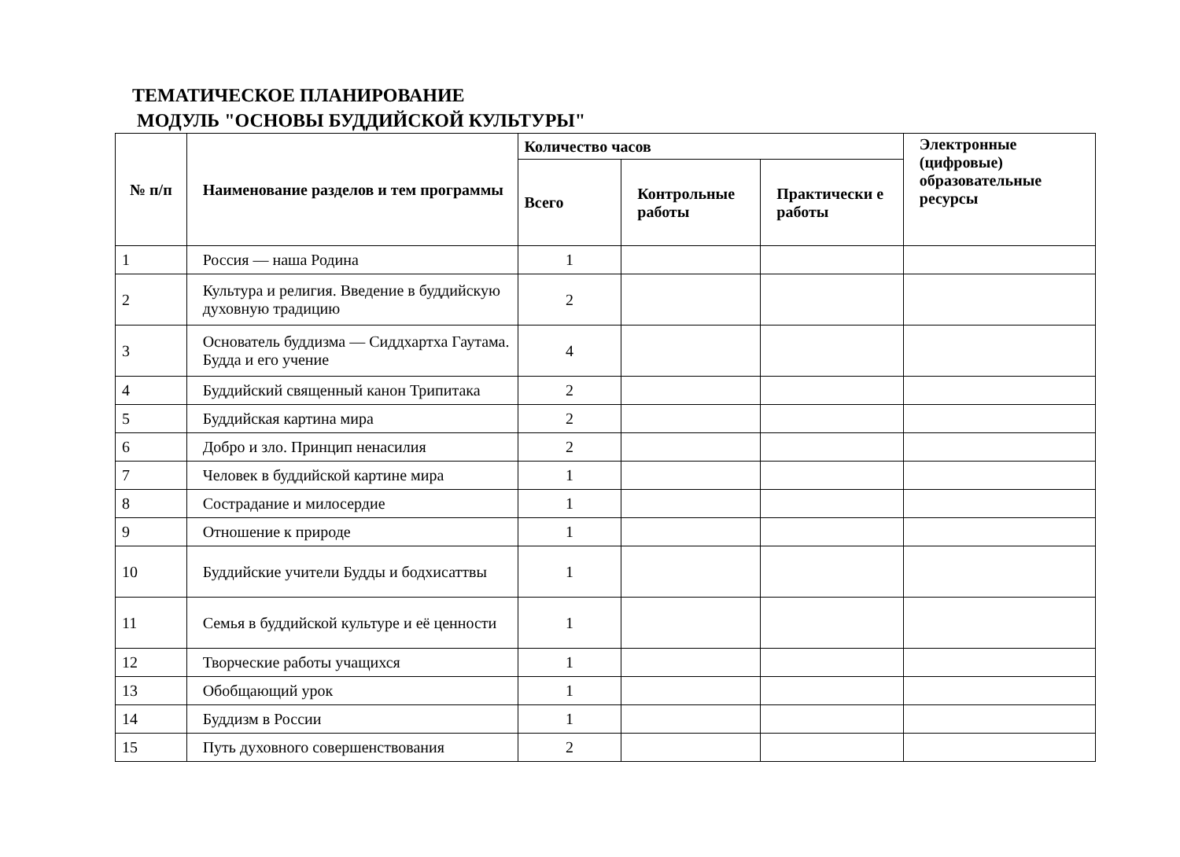ТЕМАТИЧЕСКОЕ ПЛАНИРОВАНИЕ
МОДУЛЬ "ОСНОВЫ БУДДИЙСКОЙ КУЛЬТУРЫ"
| № п/п | Наименование разделов и тем программы | Количество часов | | | Электронные (цифровые) образовательные ресурсы |
| --- | --- | --- | --- | --- | --- |
| | | Всего | Контрольные работы | Практически е работы | |
| 1 | Россия — наша Родина | 1 | | | |
| 2 | Культура и религия. Введение в буддийскую духовную традицию | 2 | | | |
| 3 | Основатель буддизма — Сиддхартха Гаутама. Будда и его учение | 4 | | | |
| 4 | Буддийский священный канон Трипитака | 2 | | | |
| 5 | Буддийская картина мира | 2 | | | |
| 6 | Добро и зло. Принцип ненасилия | 2 | | | |
| 7 | Человек в буддийской картине мира | 1 | | | |
| 8 | Сострадание и милосердие | 1 | | | |
| 9 | Отношение к природе | 1 | | | |
| 10 | Буддийские учители Будды и бодхисаттвы | 1 | | | |
| 11 | Семья в буддийской культуре и её ценности | 1 | | | |
| 12 | Творческие работы учащихся | 1 | | | |
| 13 | Обобщающий урок | 1 | | | |
| 14 | Буддизм в России | 1 | | | |
| 15 | Путь духовного совершенствования | 2 | | | |